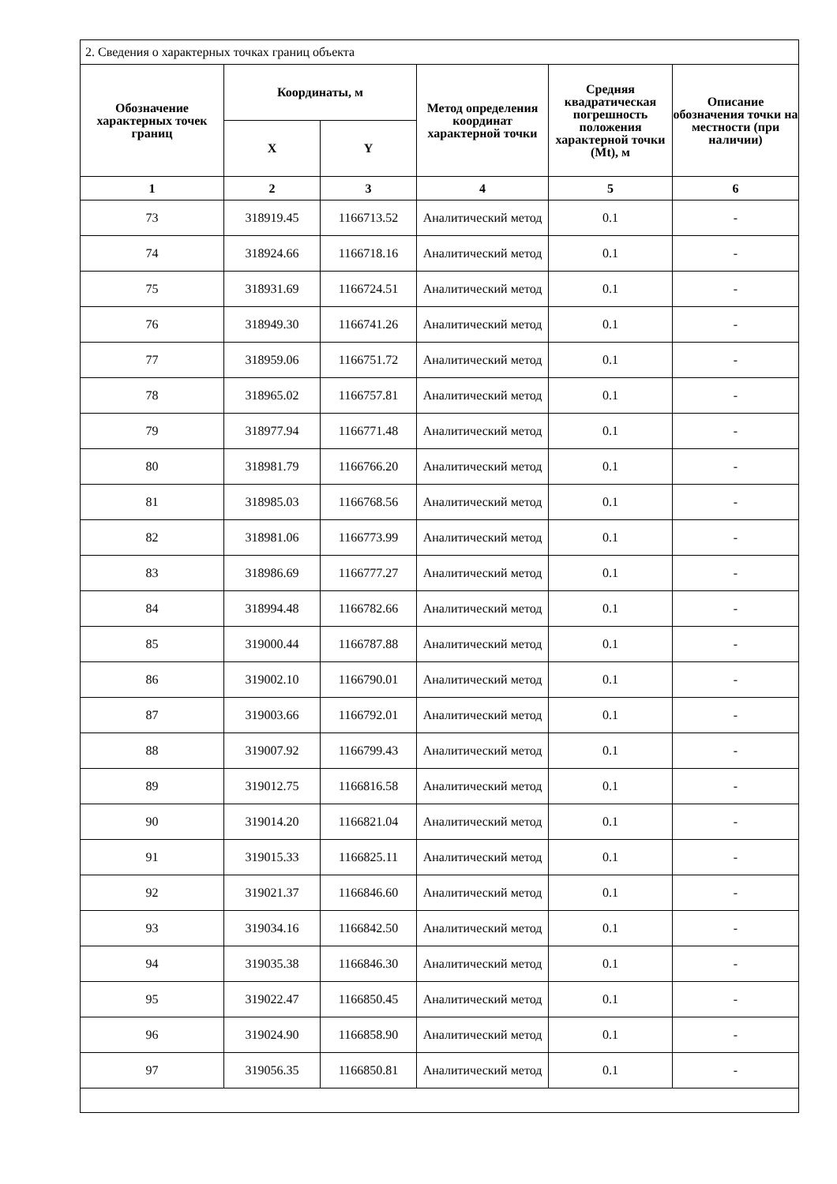| 2. Сведения о характерных точках границ объекта | | | | | |
| Обозначение характерных точек границ | Координаты, м | | Метод определения координат характерной точки | Средняя квадратическая погрешность положения характерной точки (Mt), м | Описание обозначения точки на местности (при наличии) |
| | X | Y | | | |
| 1 | 2 | 3 | 4 | 5 | 6 |
| 73 | 318919.45 | 1166713.52 | Аналитический метод | 0.1 | - |
| 74 | 318924.66 | 1166718.16 | Аналитический метод | 0.1 | - |
| 75 | 318931.69 | 1166724.51 | Аналитический метод | 0.1 | - |
| 76 | 318949.30 | 1166741.26 | Аналитический метод | 0.1 | - |
| 77 | 318959.06 | 1166751.72 | Аналитический метод | 0.1 | - |
| 78 | 318965.02 | 1166757.81 | Аналитический метод | 0.1 | - |
| 79 | 318977.94 | 1166771.48 | Аналитический метод | 0.1 | - |
| 80 | 318981.79 | 1166766.20 | Аналитический метод | 0.1 | - |
| 81 | 318985.03 | 1166768.56 | Аналитический метод | 0.1 | - |
| 82 | 318981.06 | 1166773.99 | Аналитический метод | 0.1 | - |
| 83 | 318986.69 | 1166777.27 | Аналитический метод | 0.1 | - |
| 84 | 318994.48 | 1166782.66 | Аналитический метод | 0.1 | - |
| 85 | 319000.44 | 1166787.88 | Аналитический метод | 0.1 | - |
| 86 | 319002.10 | 1166790.01 | Аналитический метод | 0.1 | - |
| 87 | 319003.66 | 1166792.01 | Аналитический метод | 0.1 | - |
| 88 | 319007.92 | 1166799.43 | Аналитический метод | 0.1 | - |
| 89 | 319012.75 | 1166816.58 | Аналитический метод | 0.1 | - |
| 90 | 319014.20 | 1166821.04 | Аналитический метод | 0.1 | - |
| 91 | 319015.33 | 1166825.11 | Аналитический метод | 0.1 | - |
| 92 | 319021.37 | 1166846.60 | Аналитический метод | 0.1 | - |
| 93 | 319034.16 | 1166842.50 | Аналитический метод | 0.1 | - |
| 94 | 319035.38 | 1166846.30 | Аналитический метод | 0.1 | - |
| 95 | 319022.47 | 1166850.45 | Аналитический метод | 0.1 | - |
| 96 | 319024.90 | 1166858.90 | Аналитический метод | 0.1 | - |
| 97 | 319056.35 | 1166850.81 | Аналитический метод | 0.1 | - |